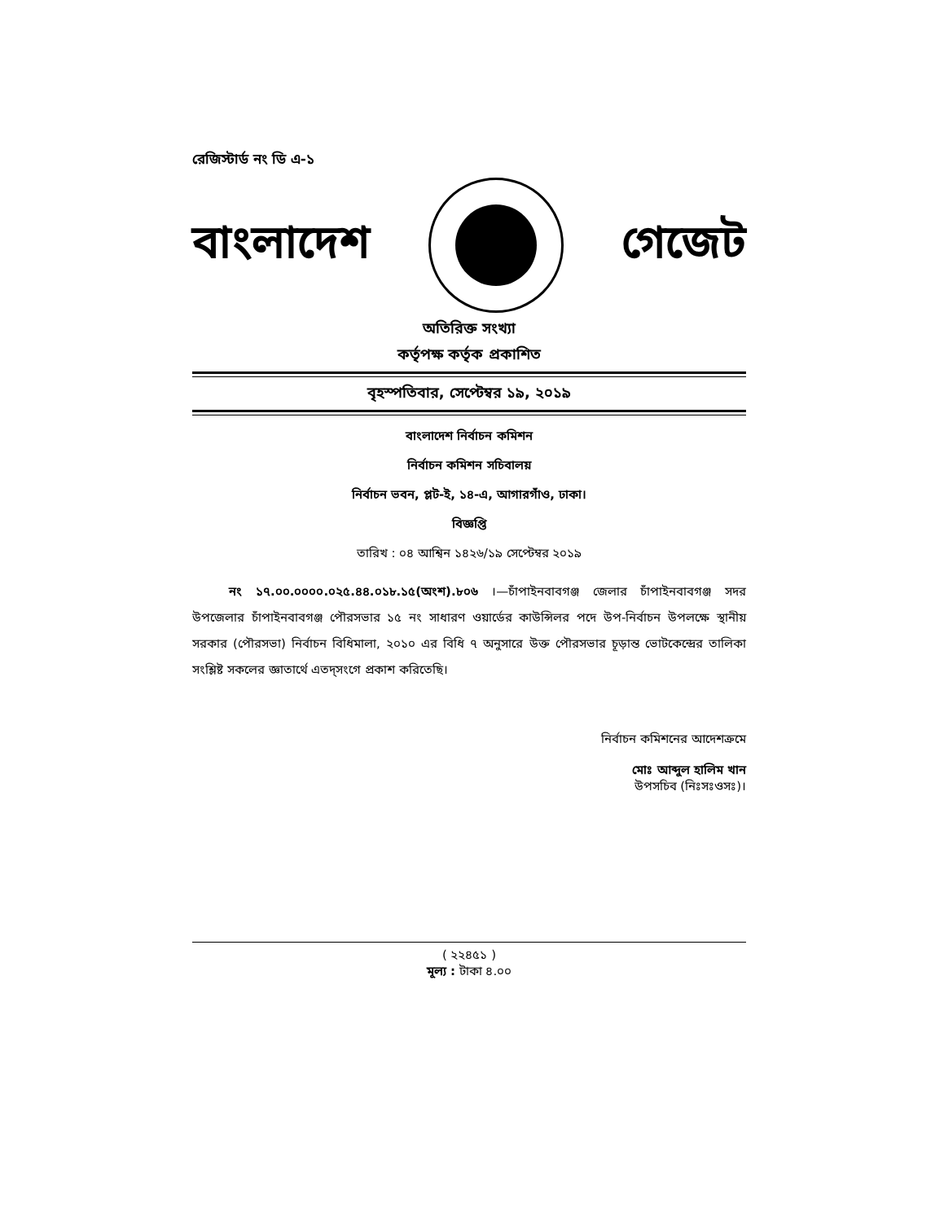রেজিস্টার্ড নং ডি এ-১
বাংলাদেশ গেজেট
অতিরিক্ত সংখ্যা
কর্তৃপক্ষ কর্তৃক প্রকাশিত
বৃহস্পতিবার, সেপ্টেম্বর ১৯, ২০১৯
বাংলাদেশ নির্বাচন কমিশন
নির্বাচন কমিশন সচিবালয়
নির্বাচন ভবন, প্লট-ই, ১৪-এ, আগারগাঁও, ঢাকা।
বিজ্ঞপ্তি
তারিখ : ০৪ আশ্বিন ১৪২৬/১৯ সেপ্টেম্বর ২০১৯
নং ১৭.০০.০০০০.০২৫.৪৪.০১৮.১৫(অংশ).৮০৬ ।—চাঁপাইনবাবগঞ্জ জেলার চাঁপাইনবাবগঞ্জ সদর উপজেলার চাঁপাইনবাবগঞ্জ পৌরসভার ১৫ নং সাধারণ ওয়ার্ডের কাউন্সিলর পদে উপ-নির্বাচন উপলক্ষে স্থানীয় সরকার (পৌরসভা) নির্বাচন বিধিমালা, ২০১০ এর বিধি ৭ অনুসারে উক্ত পৌরসভার চূড়ান্ত ভোটকেন্দ্রের তালিকা সংশ্লিষ্ট সকলের জ্ঞাতার্থে এতদ্‌সংগে প্রকাশ করিতেছি।
নির্বাচন কমিশনের আদেশক্রমে
মোঃ আব্দুল হালিম খান
উপসচিব (নিঃসঃওসঃ)।
( ২২৪৫১ )
মূল্য : টাকা ৪.০০